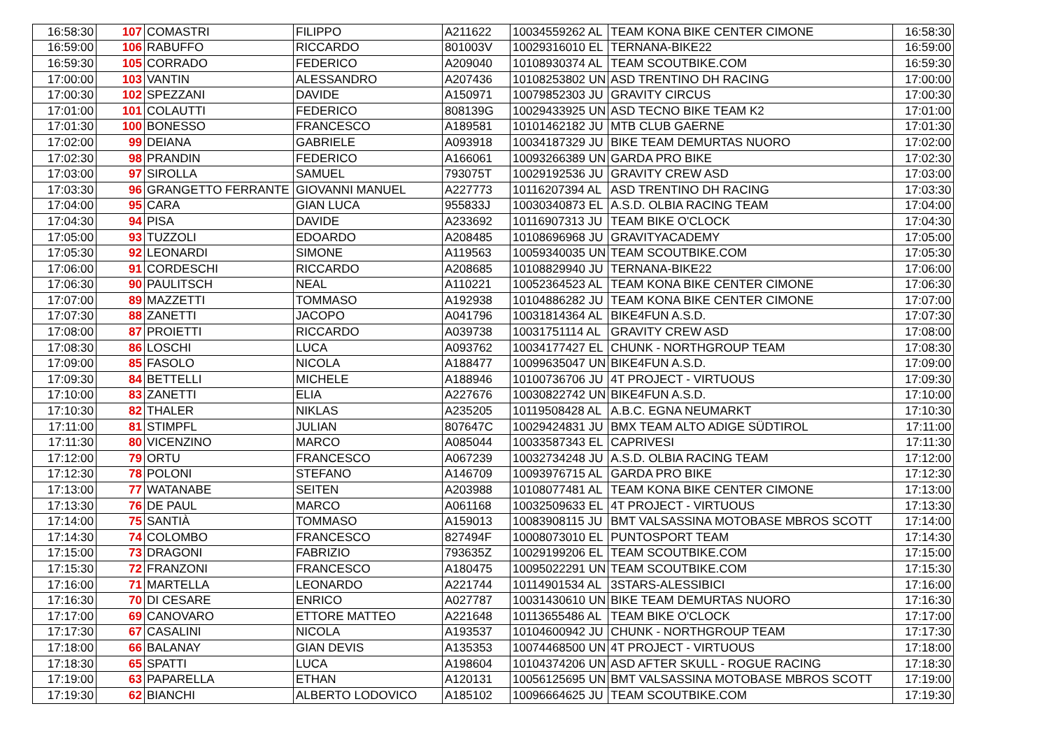| 16:58:30 | 107 | COMASTRI | FILIPPO | A211622 | 10034559262 AL | TEAM KONA BIKE CENTER CIMONE | 16:58:30 |
| 16:59:00 | 106 | RABUFFO | RICCARDO | 801003V | 10029316010 EL | TERNANA-BIKE22 | 16:59:00 |
| 16:59:30 | 105 | CORRADO | FEDERICO | A209040 | 10108930374 AL | TEAM SCOUTBIKE.COM | 16:59:30 |
| 17:00:00 | 103 | VANTIN | ALESSANDRO | A207436 | 10108253802 UN | ASD TRENTINO DH RACING | 17:00:00 |
| 17:00:30 | 102 | SPEZZANI | DAVIDE | A150971 | 10079852303 JU | GRAVITY CIRCUS | 17:00:30 |
| 17:01:00 | 101 | COLAUTTI | FEDERICO | 808139G | 10029433925 UN | ASD TECNO BIKE TEAM K2 | 17:01:00 |
| 17:01:30 | 100 | BONESSO | FRANCESCO | A189581 | 10101462182 JU | MTB CLUB GAERNE | 17:01:30 |
| 17:02:00 | 99 | DEIANA | GABRIELE | A093918 | 10034187329 JU | BIKE TEAM DEMURTAS NUORO | 17:02:00 |
| 17:02:30 | 98 | PRANDIN | FEDERICO | A166061 | 10093266389 UN | GARDA PRO BIKE | 17:02:30 |
| 17:03:00 | 97 | SIROLLA | SAMUEL | 793075T | 10029192536 JU | GRAVITY CREW ASD | 17:03:00 |
| 17:03:30 | 96 | GRANGETTO FERRANTE | GIOVANNI MANUEL | A227773 | 10116207394 AL | ASD TRENTINO DH RACING | 17:03:30 |
| 17:04:00 | 95 | CARA | GIAN LUCA | 955833J | 10030340873 EL | A.S.D. OLBIA RACING TEAM | 17:04:00 |
| 17:04:30 | 94 | PISA | DAVIDE | A233692 | 10116907313 JU | TEAM BIKE O'CLOCK | 17:04:30 |
| 17:05:00 | 93 | TUZZOLI | EDOARDO | A208485 | 10108696968 JU | GRAVITYACADEMY | 17:05:00 |
| 17:05:30 | 92 | LEONARDI | SIMONE | A119563 | 10059340035 UN | TEAM SCOUTBIKE.COM | 17:05:30 |
| 17:06:00 | 91 | CORDESCHI | RICCARDO | A208685 | 10108829940 JU | TERNANA-BIKE22 | 17:06:00 |
| 17:06:30 | 90 | PAULITSCH | NEAL | A110221 | 10052364523 AL | TEAM KONA BIKE CENTER CIMONE | 17:06:30 |
| 17:07:00 | 89 | MAZZETTI | TOMMASO | A192938 | 10104886282 JU | TEAM KONA BIKE CENTER CIMONE | 17:07:00 |
| 17:07:30 | 88 | ZANETTI | JACOPO | A041796 | 10031814364 AL | BIKE4FUN A.S.D. | 17:07:30 |
| 17:08:00 | 87 | PROIETTI | RICCARDO | A039738 | 10031751114 AL | GRAVITY CREW ASD | 17:08:00 |
| 17:08:30 | 86 | LOSCHI | LUCA | A093762 | 10034177427 EL | CHUNK - NORTHGROUP TEAM | 17:08:30 |
| 17:09:00 | 85 | FASOLO | NICOLA | A188477 | 10099635047 UN | BIKE4FUN A.S.D. | 17:09:00 |
| 17:09:30 | 84 | BETTELLI | MICHELE | A188946 | 10100736706 JU | 4T PROJECT - VIRTUOUS | 17:09:30 |
| 17:10:00 | 83 | ZANETTI | ELIA | A227676 | 10030822742 UN | BIKE4FUN A.S.D. | 17:10:00 |
| 17:10:30 | 82 | THALER | NIKLAS | A235205 | 10119508428 AL | A.B.C. EGNA NEUMARKT | 17:10:30 |
| 17:11:00 | 81 | STIMPFL | JULIAN | 807647C | 10029424831 JU | BMX TEAM ALTO ADIGE SÜDTIROL | 17:11:00 |
| 17:11:30 | 80 | VICENZINO | MARCO | A085044 | 10033587343 EL | CAPRIVESI | 17:11:30 |
| 17:12:00 | 79 | ORTU | FRANCESCO | A067239 | 10032734248 JU | A.S.D. OLBIA RACING TEAM | 17:12:00 |
| 17:12:30 | 78 | POLONI | STEFANO | A146709 | 10093976715 AL | GARDA PRO BIKE | 17:12:30 |
| 17:13:00 | 77 | WATANABE | SEITEN | A203988 | 10108077481 AL | TEAM KONA BIKE CENTER CIMONE | 17:13:00 |
| 17:13:30 | 76 | DE PAUL | MARCO | A061168 | 10032509633 EL | 4T PROJECT - VIRTUOUS | 17:13:30 |
| 17:14:00 | 75 | SANTIÀ | TOMMASO | A159013 | 10083908115 JU | BMT VALSASSINA MOTOBASE MBROS SCOTT | 17:14:00 |
| 17:14:30 | 74 | COLOMBO | FRANCESCO | 827494F | 10008073010 EL | PUNTOSPORT TEAM | 17:14:30 |
| 17:15:00 | 73 | DRAGONI | FABRIZIO | 793635Z | 10029199206 EL | TEAM SCOUTBIKE.COM | 17:15:00 |
| 17:15:30 | 72 | FRANZONI | FRANCESCO | A180475 | 10095022291 UN | TEAM SCOUTBIKE.COM | 17:15:30 |
| 17:16:00 | 71 | MARTELLA | LEONARDO | A221744 | 10114901534 AL | 3STARS-ALESSIBICI | 17:16:00 |
| 17:16:30 | 70 | DI CESARE | ENRICO | A027787 | 10031430610 UN | BIKE TEAM DEMURTAS NUORO | 17:16:30 |
| 17:17:00 | 69 | CANOVARO | ETTORE MATTEO | A221648 | 10113655486 AL | TEAM BIKE O'CLOCK | 17:17:00 |
| 17:17:30 | 67 | CASALINI | NICOLA | A193537 | 10104600942 JU | CHUNK - NORTHGROUP TEAM | 17:17:30 |
| 17:18:00 | 66 | BALANAY | GIAN DEVIS | A135353 | 10074468500 UN | 4T PROJECT - VIRTUOUS | 17:18:00 |
| 17:18:30 | 65 | SPATTI | LUCA | A198604 | 10104374206 UN | ASD AFTER SKULL - ROGUE RACING | 17:18:30 |
| 17:19:00 | 63 | PAPARELLA | ETHAN | A120131 | 10056125695 UN | BMT VALSASSINA MOTOBASE MBROS SCOTT | 17:19:00 |
| 17:19:30 | 62 | BIANCHI | ALBERTO LODOVICO | A185102 | 10096664625 JU | TEAM SCOUTBIKE.COM | 17:19:30 |